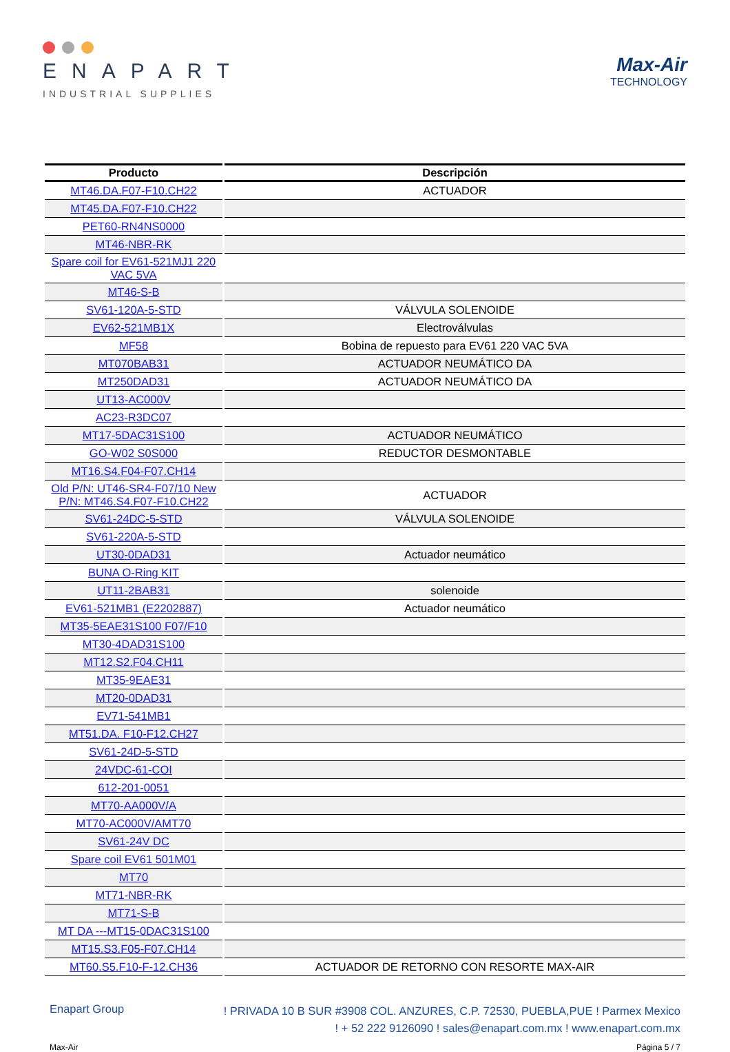ENAPART
INDUSTRIAL SUPPLIES
Max-Air
TECHNOLOGY
| Producto | Descripción |
| --- | --- |
| MT46.DA.F07-F10.CH22 | ACTUADOR |
| MT45.DA.F07-F10.CH22 | |
| PET60-RN4NS0000 | |
| MT46-NBR-RK | |
| Spare coil for EV61-521MJ1 220 VAC 5VA | |
| MT46-S-B | |
| SV61-120A-5-STD | VÁLVULA SOLENOIDE |
| EV62-521MB1X | Electroválvulas |
| MF58 | Bobina de repuesto para EV61 220 VAC 5VA |
| MT070BAB31 | ACTUADOR NEUMÁTICO DA |
| MT250DAD31 | ACTUADOR NEUMÁTICO DA |
| UT13-AC000V | |
| AC23-R3DC07 | |
| MT17-5DAC31S100 | ACTUADOR NEUMÁTICO |
| GO-W02 S0S000 | REDUCTOR DESMONTABLE |
| MT16.S4.F04-F07.CH14 | |
| Old P/N: UT46-SR4-F07/10 New P/N: MT46.S4.F07-F10.CH22 | ACTUADOR |
| SV61-24DC-5-STD | VÁLVULA SOLENOIDE |
| SV61-220A-5-STD | |
| UT30-0DAD31 | Actuador neumático |
| BUNA O-Ring KIT | |
| UT11-2BAB31 | solenoide |
| EV61-521MB1 (E2202887) | Actuador neumático |
| MT35-5EAE31S100 F07/F10 | |
| MT30-4DAD31S100 | |
| MT12.S2.F04.CH11 | |
| MT35-9EAE31 | |
| MT20-0DAD31 | |
| EV71-541MB1 | |
| MT51.DA. F10-F12.CH27 | |
| SV61-24D-5-STD | |
| 24VDC-61-COI | |
| 612-201-0051 | |
| MT70-AA000V/A | |
| MT70-AC000V/AMT70 | |
| SV61-24V DC | |
| Spare coil EV61 501M01 | |
| MT70 | |
| MT71-NBR-RK | |
| MT71-S-B | |
| MT DA ---MT15-0DAC31S100 | |
| MT15.S3.F05-F07.CH14 | |
| MT60.S5.F10-F-12.CH36 | ACTUADOR DE RETORNO CON RESORTE MAX-AIR |
Enapart Group
! PRIVADA 10 B SUR #3908 COL. ANZURES, C.P. 72530, PUEBLA,PUE ! Parmex Mexico
! + 52 222 9126090 ! sales@enapart.com.mx ! www.enapart.com.mx
Max-Air Página 5 / 7